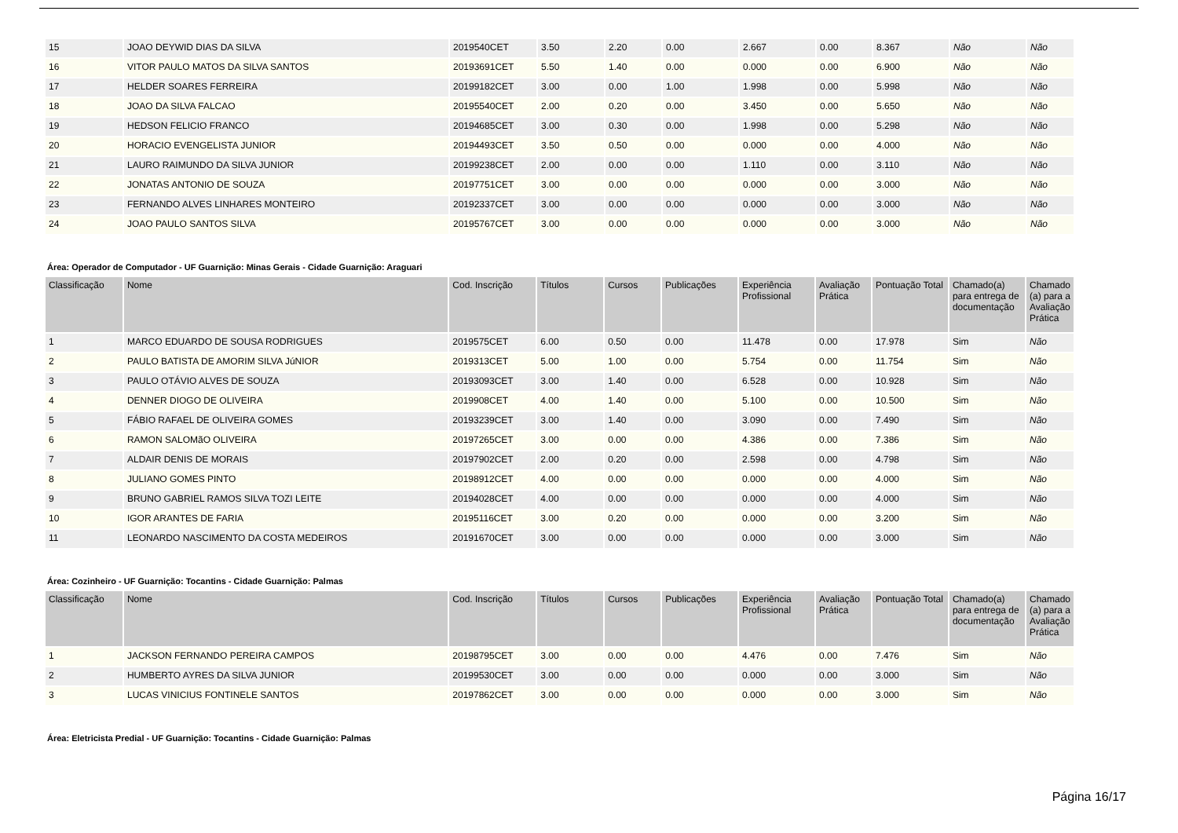| 15 | JOAO DEYWID DIAS DA SILVA | 2019540CET | 3.50 | 2.20 | 0.00 | 2.667 | 0.00 | 8.367 | Não | Não |
| 16 | VITOR PAULO MATOS DA SILVA SANTOS | 20193691CET | 5.50 | 1.40 | 0.00 | 0.000 | 0.00 | 6.900 | Não | Não |
| 17 | HELDER SOARES FERREIRA | 20199182CET | 3.00 | 0.00 | 1.00 | 1.998 | 0.00 | 5.998 | Não | Não |
| 18 | JOAO DA SILVA FALCAO | 20195540CET | 2.00 | 0.20 | 0.00 | 3.450 | 0.00 | 5.650 | Não | Não |
| 19 | HEDSON FELICIO FRANCO | 20194685CET | 3.00 | 0.30 | 0.00 | 1.998 | 0.00 | 5.298 | Não | Não |
| 20 | HORACIO EVENGELISTA JUNIOR | 20194493CET | 3.50 | 0.50 | 0.00 | 0.000 | 0.00 | 4.000 | Não | Não |
| 21 | LAURO RAIMUNDO DA SILVA JUNIOR | 20199238CET | 2.00 | 0.00 | 0.00 | 1.110 | 0.00 | 3.110 | Não | Não |
| 22 | JONATAS ANTONIO DE SOUZA | 20197751CET | 3.00 | 0.00 | 0.00 | 0.000 | 0.00 | 3.000 | Não | Não |
| 23 | FERNANDO ALVES LINHARES MONTEIRO | 20192337CET | 3.00 | 0.00 | 0.00 | 0.000 | 0.00 | 3.000 | Não | Não |
| 24 | JOAO PAULO SANTOS SILVA | 20195767CET | 3.00 | 0.00 | 0.00 | 0.000 | 0.00 | 3.000 | Não | Não |
Área: Operador de Computador - UF Guarnição: Minas Gerais - Cidade Guarnição: Araguari
| Classificação | Nome | Cod. Inscrição | Títulos | Cursos | Publicações | Experiência Profissional | Avaliação Prática | Pontuação Total | Chamado(a) para entrega de documentação | Chamado (a) para a Avaliação Prática |
| --- | --- | --- | --- | --- | --- | --- | --- | --- | --- | --- |
| 1 | MARCO EDUARDO DE SOUSA RODRIGUES | 2019575CET | 6.00 | 0.50 | 0.00 | 11.478 | 0.00 | 17.978 | Sim | Não |
| 2 | PAULO BATISTA DE AMORIM SILVA JúNIOR | 2019313CET | 5.00 | 1.00 | 0.00 | 5.754 | 0.00 | 11.754 | Sim | Não |
| 3 | PAULO OTÁVIO ALVES DE SOUZA | 20193093CET | 3.00 | 1.40 | 0.00 | 6.528 | 0.00 | 10.928 | Sim | Não |
| 4 | DENNER DIOGO DE OLIVEIRA | 2019908CET | 4.00 | 1.40 | 0.00 | 5.100 | 0.00 | 10.500 | Sim | Não |
| 5 | FÁBIO RAFAEL DE OLIVEIRA GOMES | 20193239CET | 3.00 | 1.40 | 0.00 | 3.090 | 0.00 | 7.490 | Sim | Não |
| 6 | RAMON SALOMãO OLIVEIRA | 20197265CET | 3.00 | 0.00 | 0.00 | 4.386 | 0.00 | 7.386 | Sim | Não |
| 7 | ALDAIR DENIS DE MORAIS | 20197902CET | 2.00 | 0.20 | 0.00 | 2.598 | 0.00 | 4.798 | Sim | Não |
| 8 | JULIANO GOMES PINTO | 20198912CET | 4.00 | 0.00 | 0.00 | 0.000 | 0.00 | 4.000 | Sim | Não |
| 9 | BRUNO GABRIEL RAMOS SILVA TOZI LEITE | 20194028CET | 4.00 | 0.00 | 0.00 | 0.000 | 0.00 | 4.000 | Sim | Não |
| 10 | IGOR ARANTES DE FARIA | 20195116CET | 3.00 | 0.20 | 0.00 | 0.000 | 0.00 | 3.200 | Sim | Não |
| 11 | LEONARDO NASCIMENTO DA COSTA MEDEIROS | 20191670CET | 3.00 | 0.00 | 0.00 | 0.000 | 0.00 | 3.000 | Sim | Não |
Área: Cozinheiro - UF Guarnição: Tocantins - Cidade Guarnição: Palmas
| Classificação | Nome | Cod. Inscrição | Títulos | Cursos | Publicações | Experiência Profissional | Avaliação Prática | Pontuação Total | Chamado(a) para entrega de documentação | Chamado (a) para a Avaliação Prática |
| --- | --- | --- | --- | --- | --- | --- | --- | --- | --- | --- |
| 1 | JACKSON FERNANDO PEREIRA CAMPOS | 20198795CET | 3.00 | 0.00 | 0.00 | 4.476 | 0.00 | 7.476 | Sim | Não |
| 2 | HUMBERTO AYRES DA SILVA JUNIOR | 20199530CET | 3.00 | 0.00 | 0.00 | 0.000 | 0.00 | 3.000 | Sim | Não |
| 3 | LUCAS VINICIUS FONTINELE SANTOS | 20197862CET | 3.00 | 0.00 | 0.00 | 0.000 | 0.00 | 3.000 | Sim | Não |
Área: Eletricista Predial - UF Guarnição: Tocantins - Cidade Guarnição: Palmas
Página 16/17